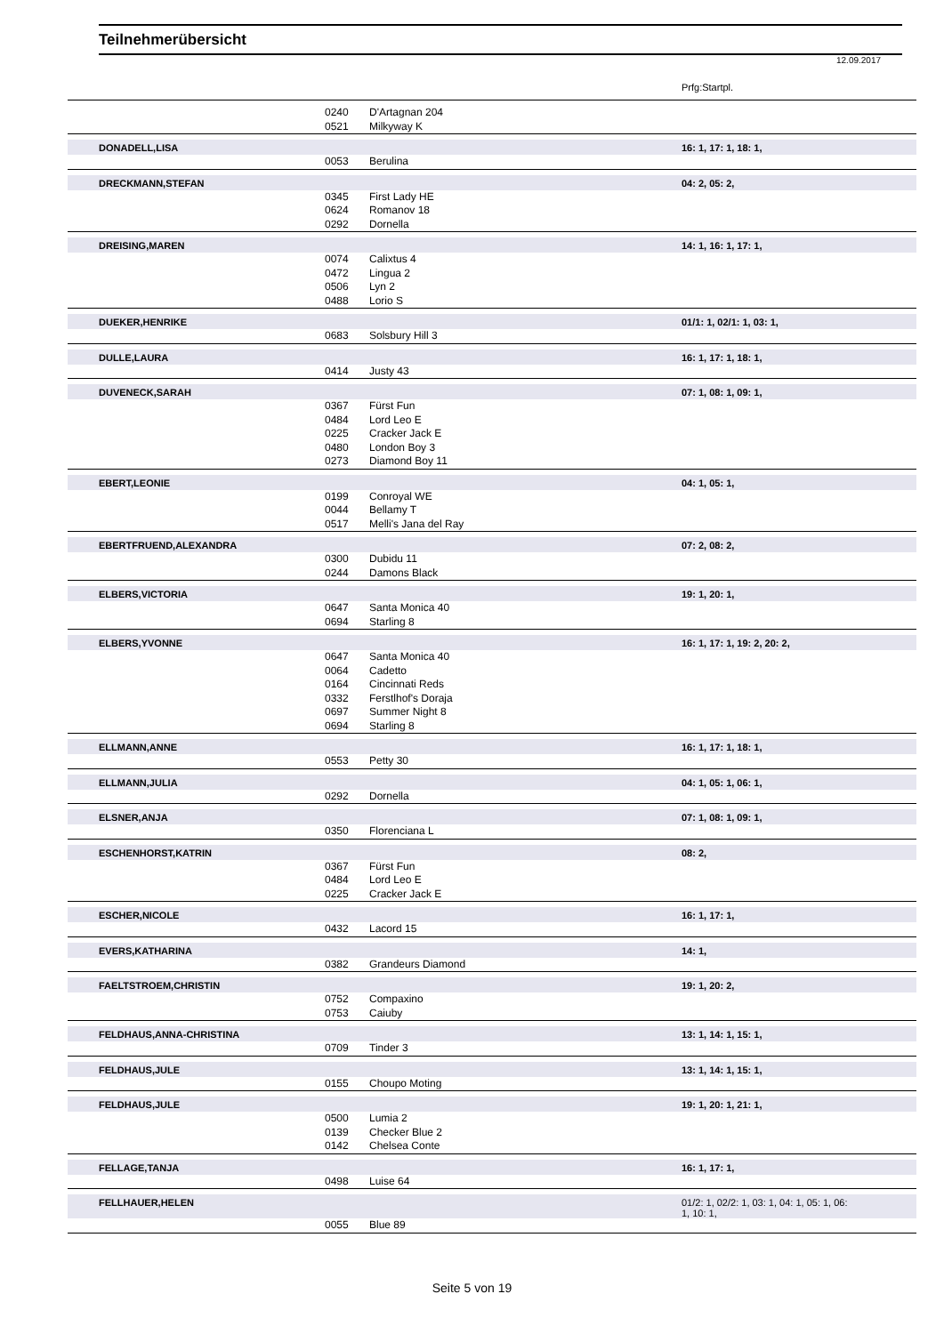Teilnehmerübersicht
12.09.2017
Prfg:Startpl.
| | | 0240 | D'Artagnan 204 | |
| | | 0521 | Milkyway K | |
| | DONADELL,LISA | | | 16: 1, 17: 1, 18: 1, |
| | | 0053 | Berulina | |
| | DRECKMANN,STEFAN | | | 04: 2, 05: 2, |
| | | 0345 | First Lady HE | |
| | | 0624 | Romanov 18 | |
| | | 0292 | Dornella | |
| | DREISING,MAREN | | | 14: 1, 16: 1, 17: 1, |
| | | 0074 | Calixtus 4 | |
| | | 0472 | Lingua 2 | |
| | | 0506 | Lyn 2 | |
| | | 0488 | Lorio S | |
| | DUEKER,HENRIKE | | | 01/1: 1, 02/1: 1, 03: 1, |
| | | 0683 | Solsbury Hill 3 | |
| | DULLE,LAURA | | | 16: 1, 17: 1, 18: 1, |
| | | 0414 | Justy 43 | |
| | DUVENECK,SARAH | | | 07: 1, 08: 1, 09: 1, |
| | | 0367 | Fürst Fun | |
| | | 0484 | Lord Leo E | |
| | | 0225 | Cracker Jack E | |
| | | 0480 | London Boy 3 | |
| | | 0273 | Diamond Boy 11 | |
| | EBERT,LEONIE | | | 04: 1, 05: 1, |
| | | 0199 | Conroyal WE | |
| | | 0044 | Bellamy T | |
| | | 0517 | Melli's Jana del Ray | |
| | EBERTFRUEND,ALEXANDRA | | | 07: 2, 08: 2, |
| | | 0300 | Dubidu 11 | |
| | | 0244 | Damons Black | |
| | ELBERS,VICTORIA | | | 19: 1, 20: 1, |
| | | 0647 | Santa Monica 40 | |
| | | 0694 | Starling 8 | |
| | ELBERS,YVONNE | | | 16: 1, 17: 1, 19: 2, 20: 2, |
| | | 0647 | Santa Monica 40 | |
| | | 0064 | Cadetto | |
| | | 0164 | Cincinnati Reds | |
| | | 0332 | Ferstlhof's Doraja | |
| | | 0697 | Summer Night 8 | |
| | | 0694 | Starling 8 | |
| | ELLMANN,ANNE | | | 16: 1, 17: 1, 18: 1, |
| | | 0553 | Petty 30 | |
| | ELLMANN,JULIA | | | 04: 1, 05: 1, 06: 1, |
| | | 0292 | Dornella | |
| | ELSNER,ANJA | | | 07: 1, 08: 1, 09: 1, |
| | | 0350 | Florenciana L | |
| | ESCHENHORST,KATRIN | | | 08: 2, |
| | | 0367 | Fürst Fun | |
| | | 0484 | Lord Leo E | |
| | | 0225 | Cracker Jack E | |
| | ESCHER,NICOLE | | | 16: 1, 17: 1, |
| | | 0432 | Lacord 15 | |
| | EVERS,KATHARINA | | | 14: 1, |
| | | 0382 | Grandeurs Diamond | |
| | FAELTSTROEM,CHRISTIN | | | 19: 1, 20: 2, |
| | | 0752 | Compaxino | |
| | | 0753 | Caiuby | |
| | FELDHAUS,ANNA-CHRISTINA | | | 13: 1, 14: 1, 15: 1, |
| | | 0709 | Tinder 3 | |
| | FELDHAUS,JULE | | | 13: 1, 14: 1, 15: 1, |
| | | 0155 | Choupo Moting | |
| | FELDHAUS,JULE | | | 19: 1, 20: 1, 21: 1, |
| | | 0500 | Lumia 2 | |
| | | 0139 | Checker Blue 2 | |
| | | 0142 | Chelsea Conte | |
| | FELLAGE,TANJA | | | 16: 1, 17: 1, |
| | | 0498 | Luise 64 | |
| | FELLHAUER,HELEN | | | 01/2: 1, 02/2: 1, 03: 1, 04: 1, 05: 1, 06: 1, 10: 1, |
| | | 0055 | Blue 89 | |
Seite 5 von 19